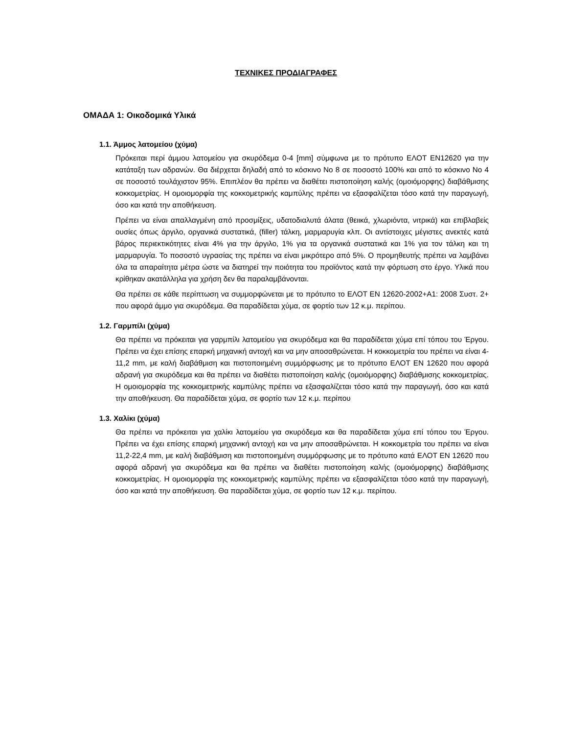ΤΕΧΝΙΚΕΣ ΠΡΟΔΙΑΓΡΑΦΕΣ
ΟΜΑΔΑ 1: Οικοδομικά Υλικά
1.1. Άμμος λατομείου (χύμα)
Πρόκειται περί άμμου λατομείου για σκυρόδεμα 0-4 [mm] σύμφωνα με το πρότυπο ΕΛΟΤ ΕΝ12620 για την κατάταξη των αδρανών. Θα διέρχεται δηλαδή από το κόσκινο Νο 8 σε ποσοστό 100% και από το κόσκινο Νο 4 σε ποσοστό τουλάχιστον 95%. Επιπλέον θα πρέπει να διαθέτει πιστοποίηση καλής (ομοιόμορφης) διαβάθμισης κοκκομετρίας. Η ομοιομορφία της κοκκομετρικής καμπύλης πρέπει να εξασφαλίζεται τόσο κατά την παραγωγή, όσο και κατά την αποθήκευση.
Πρέπει να είναι απαλλαγμένη από προσμίξεις, υδατοδιαλυτά άλατα (θειικά, χλωριόντα, νιτρικά) και επιβλαβείς ουσίες όπως άργιλο, οργανικά συστατικά, (filler) τάλκη, μαρμαρυγία κλπ. Οι αντίστοιχες μέγιστες ανεκτές κατά βάρος περιεκτικότητες είναι 4% για την άργιλο, 1% για τα οργανικά συστατικά και 1% για τον τάλκη και τη μαρμαρυγία. Το ποσοστό υγρασίας της πρέπει να είναι μικρότερο από 5%. Ο προμηθευτής πρέπει να λαμβάνει όλα τα απαραίτητα μέτρα ώστε να διατηρεί την ποιότητα του προϊόντος κατά την φόρτωση στο έργο. Υλικά που κρίθηκαν ακατάλληλα για χρήση δεν θα παραλαμβάνονται.
Θα πρέπει σε κάθε περίπτωση να συμμορφώνεται με το πρότυπο το ΕΛΟΤ ΕΝ 12620-2002+A1: 2008 Συστ. 2+ που αφορά άμμο για σκυρόδεμα. Θα παραδίδεται χύμα, σε φορτίο των 12 κ.μ. περίπου.
1.2. Γαρμπίλι (χύμα)
Θα πρέπει να πρόκειται για γαρμπίλι λατομείου για σκυρόδεμα και θα παραδίδεται χύμα επί τόπου του Έργου. Πρέπει να έχει επίσης επαρκή μηχανική αντοχή και να μην αποσαθρώνεται. Η κοκκομετρία του πρέπει να είναι 4-11,2 mm, με καλή διαβάθμιση και πιστοποιημένη συμμόρφωσης με το πρότυπο ΕΛΟΤ ΕΝ 12620 που αφορά αδρανή για σκυρόδεμα και θα πρέπει να διαθέτει πιστοποίηση καλής (ομοιόμορφης) διαβάθμισης κοκκομετρίας. Η ομοιομορφία της κοκκομετρικής καμπύλης πρέπει να εξασφαλίζεται τόσο κατά την παραγωγή, όσο και κατά την αποθήκευση. Θα παραδίδεται χύμα, σε φορτίο των 12 κ.μ. περίπου
1.3. Χαλίκι (χύμα)
Θα πρέπει να πρόκειται για χαλίκι λατομείου για σκυρόδεμα και θα παραδίδεται χύμα επί τόπου του Έργου. Πρέπει να έχει επίσης επαρκή μηχανική αντοχή και να μην αποσαθρώνεται. Η κοκκομετρία του πρέπει να είναι 11,2-22,4 mm, με καλή διαβάθμιση και πιστοποιημένη συμμόρφωσης με το πρότυπο κατά ΕΛΟΤ ΕΝ 12620 που αφορά αδρανή για σκυρόδεμα και θα πρέπει να διαθέτει πιστοποίηση καλής (ομοιόμορφης) διαβάθμισης κοκκομετρίας. Η ομοιομορφία της κοκκομετρικής καμπύλης πρέπει να εξασφαλίζεται τόσο κατά την παραγωγή, όσο και κατά την αποθήκευση. Θα παραδίδεται χύμα, σε φορτίο των 12 κ.μ. περίπου.